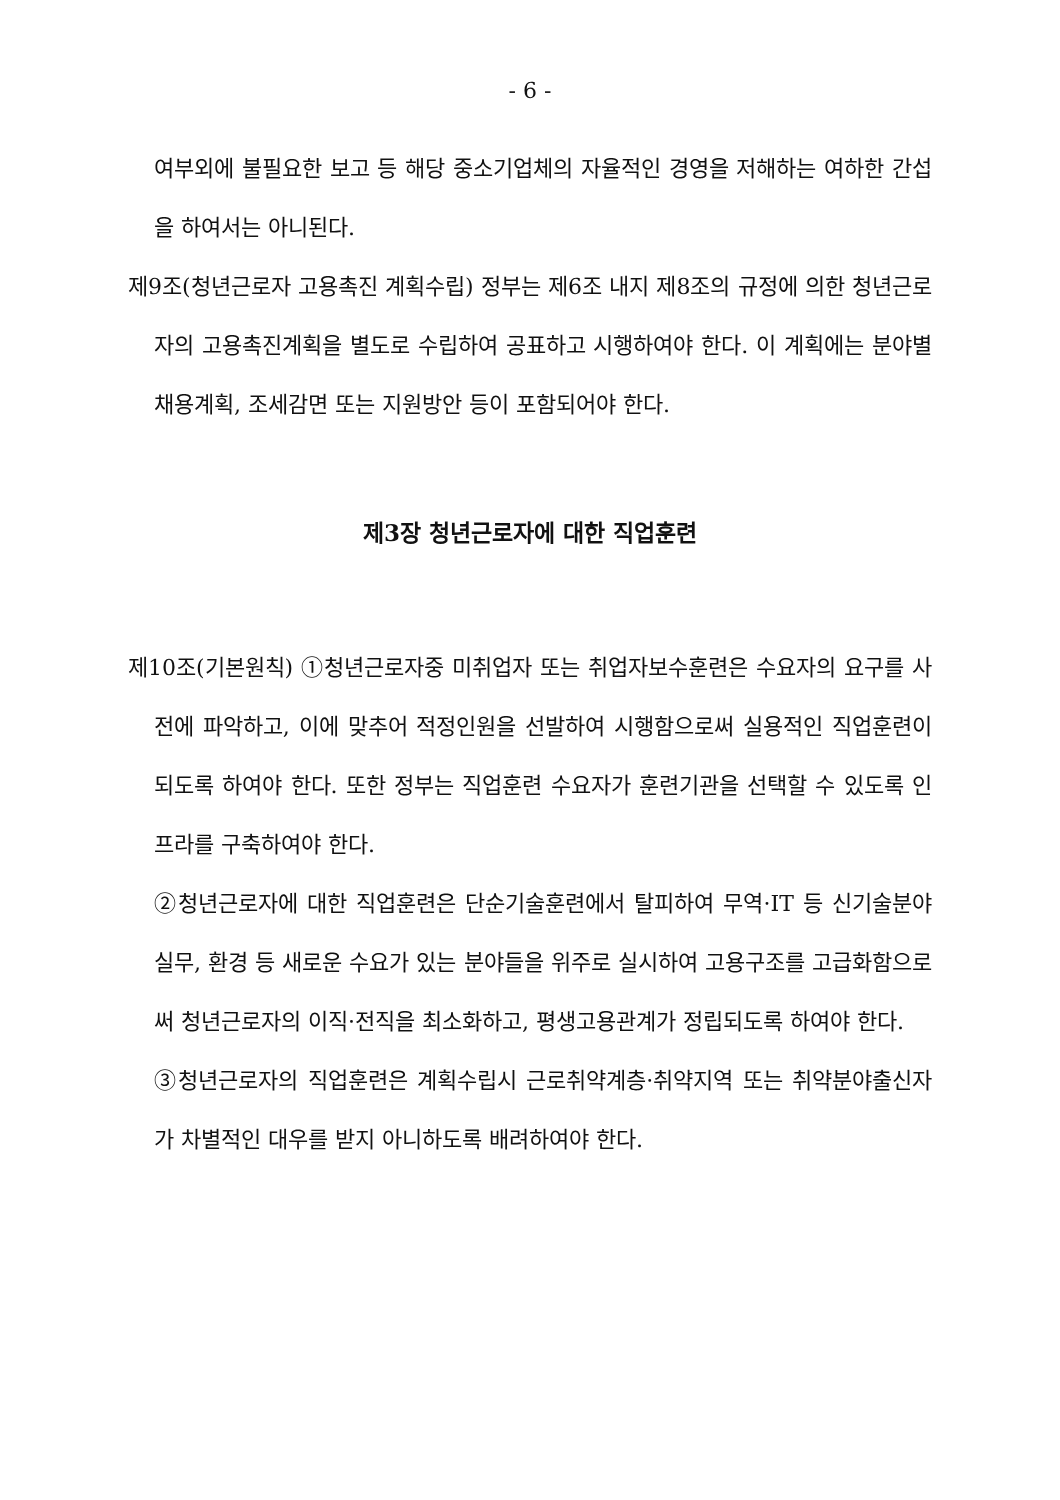- 6 -
여부외에 불필요한 보고 등 해당 중소기업체의 자율적인 경영을 저해하는 여하한 간섭을 하여서는 아니된다.
제9조(청년근로자 고용촉진 계획수립) 정부는 제6조 내지 제8조의 규정에 의한 청년근로자의 고용촉진계획을 별도로 수립하여 공표하고 시행하여야 한다. 이 계획에는 분야별 채용계획, 조세감면 또는 지원방안 등이 포함되어야 한다.
제3장 청년근로자에 대한 직업훈련
제10조(기본원칙) ①청년근로자중 미취업자 또는 취업자보수훈련은 수요자의 요구를 사전에 파악하고, 이에 맞추어 적정인원을 선발하여 시행함으로써 실용적인 직업훈련이 되도록 하여야 한다. 또한 정부는 직업훈련 수요자가 훈련기관을 선택할 수 있도록 인프라를 구축하여야 한다.
②청년근로자에 대한 직업훈련은 단순기술훈련에서 탈피하여 무역·IT 등 신기술분야실무, 환경 등 새로운 수요가 있는 분야들을 위주로 실시하여 고용구조를 고급화함으로써 청년근로자의 이직·전직을 최소화하고, 평생고용관계가 정립되도록 하여야 한다.
③청년근로자의 직업훈련은 계획수립시 근로취약계층·취약지역 또는 취약분야출신자가 차별적인 대우를 받지 아니하도록 배려하여야 한다.